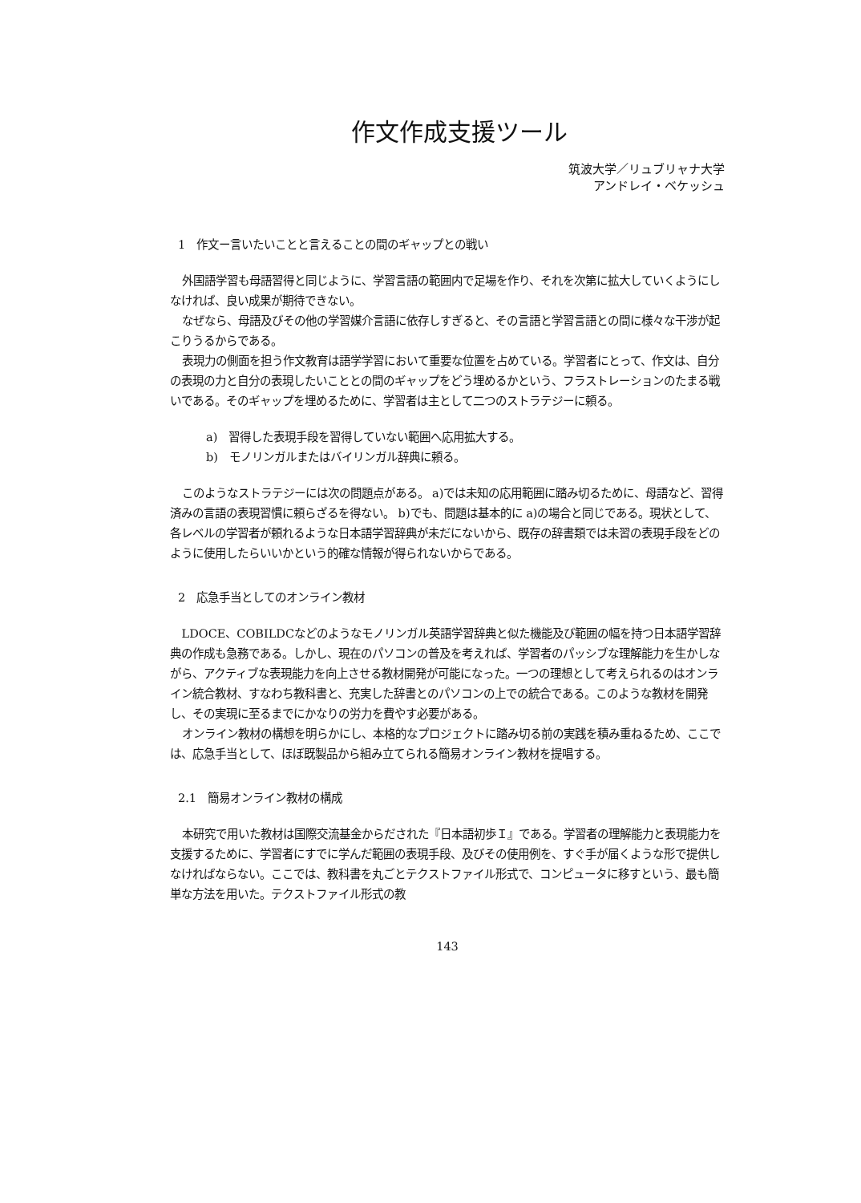作文作成支援ツール
筑波大学／リュブリャナ大学
アンドレイ・ベケッシュ
1　作文ー言いたいことと言えることの間のギャップとの戦い
外国語学習も母語習得と同じように、学習言語の範囲内で足場を作り、それを次第に拡大していくようにしなければ、良い成果が期待できない。
なぜなら、母語及びその他の学習媒介言語に依存しすぎると、その言語と学習言語との間に様々な干渉が起こりうるからである。
表現力の側面を担う作文教育は語学学習において重要な位置を占めている。学習者にとって、作文は、自分の表現の力と自分の表現したいこととの間のギャップをどう埋めるかという、フラストレーションのたまる戦いである。そのギャップを埋めるために、学習者は主として二つのストラテジーに頼る。
a)　習得した表現手段を習得していない範囲へ応用拡大する。
b)　モノリンガルまたはバイリンガル辞典に頼る。
このようなストラテジーには次の問題点がある。 a)では未知の応用範囲に踏み切るために、母語など、習得済みの言語の表現習慣に頼らざるを得ない。 b)でも、問題は基本的に a)の場合と同じである。現状として、各レベルの学習者が頼れるような日本語学習辞典が未だにないから、既存の辞書類では未習の表現手段をどのように使用したらいいかという的確な情報が得られないからである。
2　応急手当としてのオンライン教材
LDOCE、COBILDCなどのようなモノリンガル英語学習辞典と似た機能及び範囲の幅を持つ日本語学習辞典の作成も急務である。しかし、現在のパソコンの普及を考えれば、学習者のパッシブな理解能力を生かしながら、アクティブな表現能力を向上させる教材開発が可能になった。一つの理想として考えられるのはオンライン統合教材、すなわち教科書と、充実した辞書とのパソコンの上での統合である。このような教材を開発し、その実現に至るまでにかなりの労力を費やす必要がある。
オンライン教材の構想を明らかにし、本格的なプロジェクトに踏み切る前の実践を積み重ねるため、ここでは、応急手当として、ほぼ既製品から組み立てられる簡易オンライン教材を提唱する。
2.1　簡易オンライン教材の構成
本研究で用いた教材は国際交流基金からだされた『日本語初歩Ｉ』である。学習者の理解能力と表現能力を支援するために、学習者にすでに学んだ範囲の表現手段、及びその使用例を、すぐ手が届くような形で提供しなければならない。ここでは、教科書を丸ごとテクストファイル形式で、コンピュータに移すという、最も簡単な方法を用いた。テクストファイル形式の教
143